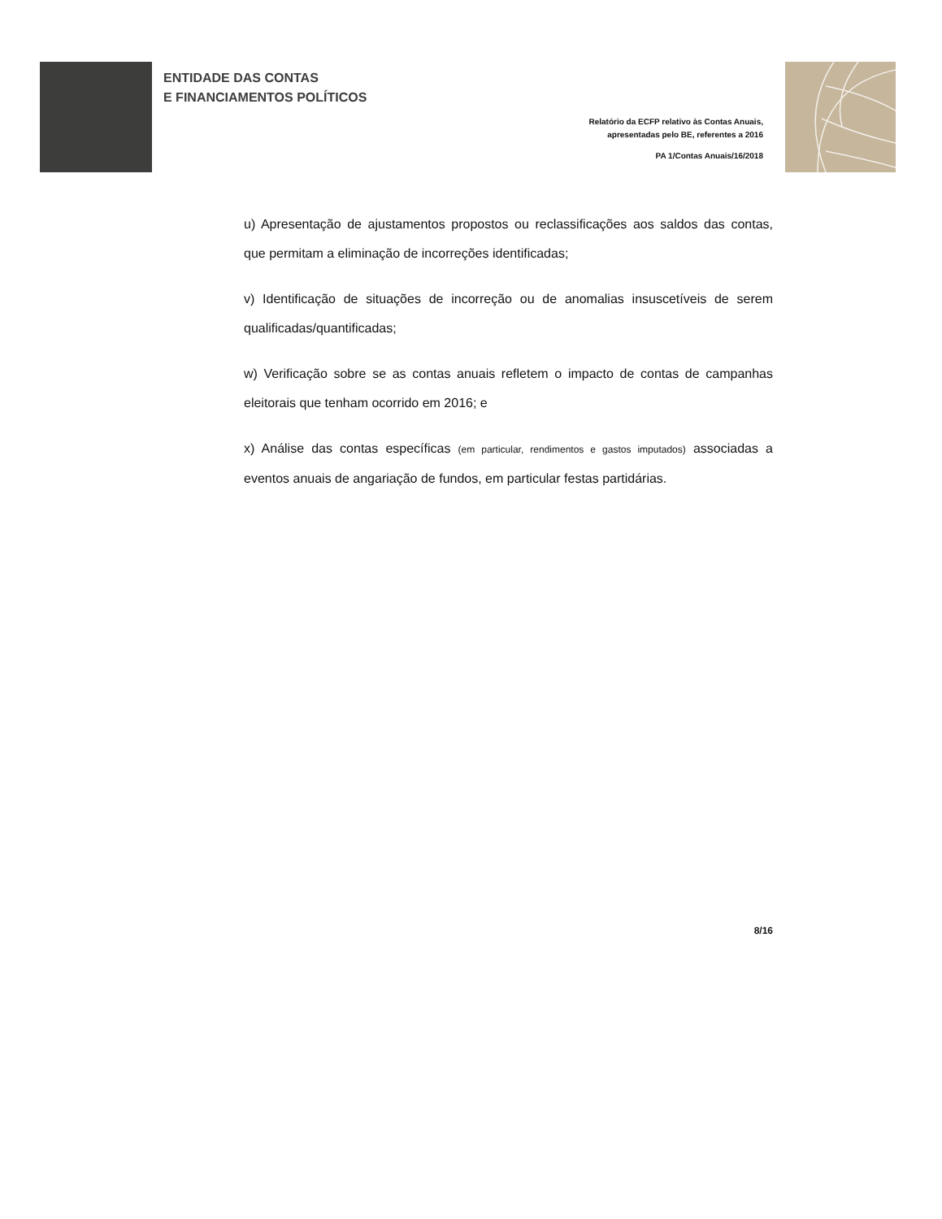ENTIDADE DAS CONTAS
E FINANCIAMENTOS POLÍTICOS
Relatório da ECFP relativo às Contas Anuais,
apresentadas pelo BE, referentes a 2016
PA 1/Contas Anuais/16/2018
u) Apresentação de ajustamentos propostos ou reclassificações aos saldos das contas, que permitam a eliminação de incorreções identificadas;
v) Identificação de situações de incorreção ou de anomalias insuscetíveis de serem qualificadas/quantificadas;
w) Verificação sobre se as contas anuais refletem o impacto de contas de campanhas eleitorais que tenham ocorrido em 2016; e
x) Análise das contas específicas (em particular, rendimentos e gastos imputados) associadas a eventos anuais de angariação de fundos, em particular festas partidárias.
8/16